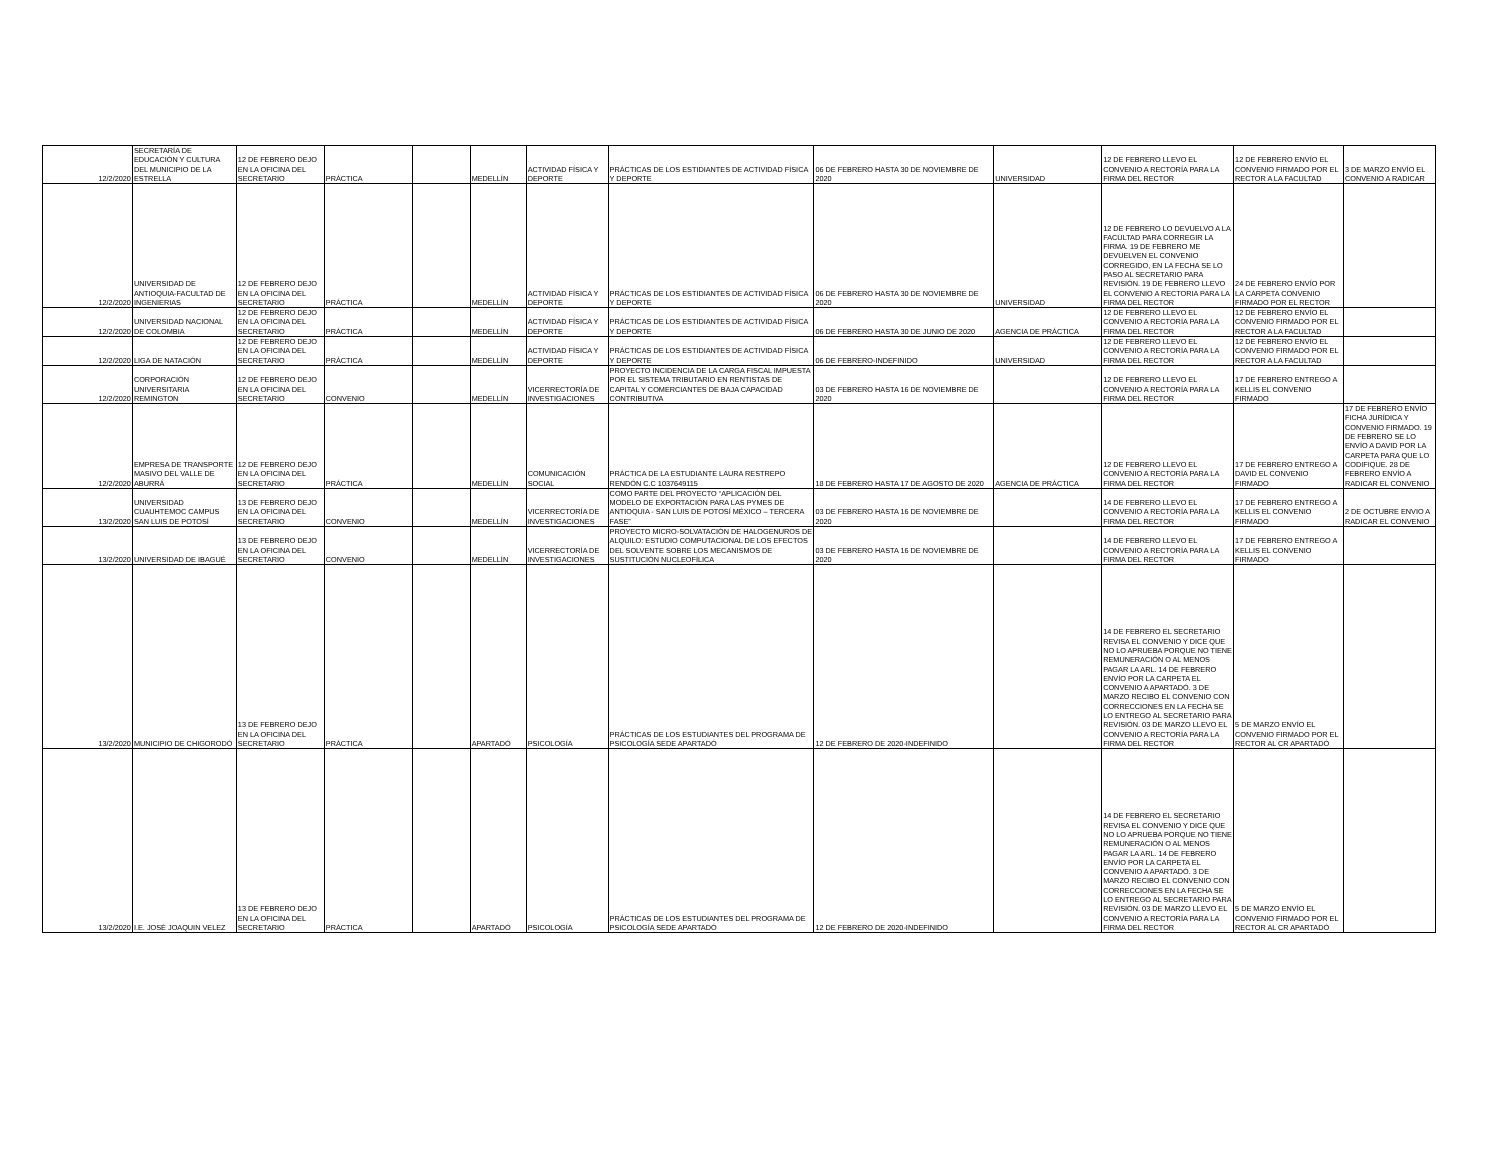| 12/2/2020 | SECRETARÍA DE EDUCACIÓN Y CULTURA DEL MUNICIPIO DE LA ESTRELLA | 12 DE FEBRERO DEJO EN LA OFICINA DEL SECRETARIO | PRÁCTICA | | MEDELLÍN | ACTIVIDAD FÍSICA Y DEPORTE | PRÁCTICAS DE LOS ESTIDIANTES DE ACTIVIDAD FÍSICA Y DEPORTE | 06 DE FEBRERO HASTA 30 DE NOVIEMBRE DE 2020 | UNIVERSIDAD | 12 DE FEBRERO LLEVO EL CONVENIO A RECTORÍA PARA LA FIRMA DEL RECTOR | 12 DE FEBRERO ENVÍO EL CONVENIO FIRMADO POR EL RECTOR A LA FACULTAD | 3 DE MARZO ENVÍO EL CONVENIO A RADICAR |
| 12/2/2020 | UNIVERSIDAD DE ANTIOQUIA-FACULTAD DE INGENIERIAS | 12 DE FEBRERO DEJO EN LA OFICINA DEL SECRETARIO | PRÁCTICA | | MEDELLÍN | ACTIVIDAD FÍSICA Y DEPORTE | PRÁCTICAS DE LOS ESTIDIANTES DE ACTIVIDAD FÍSICA Y DEPORTE | 06 DE FEBRERO HASTA 30 DE NOVIEMBRE DE 2020 | UNIVERSIDAD | 12 DE FEBRERO LO DEVUELVO A LA FACULTAD PARA CORREGIR LA FIRMA. 19 DE FEBRERO ME DEVUELVEN EL CONVENIO CORREGIDO, EN LA FECHA SE LO PASO AL SECRETARIO PARA REVISIÓN. 19 DE FEBRERO LLEVO EL CONVENIO A RECTORIA PARA LA FIRMA DEL RECTOR | 24 DE FEBRERO ENVÍO POR LA CARPETA CONVENIO FIRMADO POR EL RECTOR | |
| 12/2/2020 | UNIVERSIDAD NACIONAL DE COLOMBIA | 12 DE FEBRERO DEJO EN LA OFICINA DEL SECRETARIO | PRÁCTICA | | MEDELLÍN | ACTIVIDAD FÍSICA Y DEPORTE | PRÁCTICAS DE LOS ESTIDIANTES DE ACTIVIDAD FÍSICA Y DEPORTE | 06 DE FEBRERO HASTA 30 DE JUNIO DE 2020 | AGENCIA DE PRÁCTICA | 12 DE FEBRERO LLEVO EL CONVENIO A RECTORÍA PARA LA FIRMA DEL RECTOR | 12 DE FEBRERO ENVÍO EL CONVENIO FIRMADO POR EL RECTOR A LA FACULTAD | |
| 12/2/2020 | LIGA DE NATACIÓN | 12 DE FEBRERO DEJO EN LA OFICINA DEL SECRETARIO | PRÁCTICA | | MEDELLÍN | ACTIVIDAD FÍSICA Y DEPORTE | PRÁCTICAS DE LOS ESTIDIANTES DE ACTIVIDAD FÍSICA Y DEPORTE | 06 DE FEBRERO-INDEFINIDO | UNIVERSIDAD | 12 DE FEBRERO LLEVO EL CONVENIO A RECTORÍA PARA LA FIRMA DEL RECTOR | 12 DE FEBRERO ENVÍO EL CONVENIO FIRMADO POR EL RECTOR A LA FACULTAD | |
| 12/2/2020 | CORPORACIÓN UNIVERSITARIA REMINGTON | 12 DE FEBRERO DEJO EN LA OFICINA DEL SECRETARIO | CONVENIO | | MEDELLÍN | VICERRECTORÍA DE INVESTIGACIONES | PROYECTO INCIDENCIA DE LA CARGA FISCAL IMPUESTA POR EL SISTEMA TRIBUTARIO EN RENTISTAS DE CAPITAL Y COMERCIANTES DE BAJA CAPACIDAD CONTRIBUTIVA | 03 DE FEBRERO HASTA 16 DE NOVIEMBRE DE 2020 | | 12 DE FEBRERO LLEVO EL CONVENIO A RECTORÍA PARA LA FIRMA DEL RECTOR | 17 DE FEBRERO ENTREGO A KELLIS EL CONVENIO FIRMADO | |
| 12/2/2020 | EMPRESA DE TRANSPORTE MASIVO DEL VALLE DE ABURRÁ | 12 DE FEBRERO DEJO EN LA OFICINA DEL SECRETARIO | PRÁCTICA | | MEDELLÍN | COMUNICACIÓN SOCIAL | PRÁCTICA DE LA ESTUDIANTE LAURA RESTREPO RENDÓN C.C 1037649115 | 18 DE FEBRERO HASTA 17 DE AGOSTO DE 2020 | AGENCIA DE PRÁCTICA | 12 DE FEBRERO LLEVO EL CONVENIO A RECTORÍA PARA LA FIRMA DEL RECTOR | 17 DE FEBRERO ENTREGO A DAVID EL CONVENIO FIRMADO | 17 DE FEBRERO ENVÍO FICHA JURÍDICA Y CONVENIO FIRMADO. 19 DE FEBRERO SE LO ENVÍO A DAVID POR LA CARPETA PARA QUE LO CODIFIQUE. 28 DE FEBRERO ENVÍO A RADICAR EL CONVENIO |
| 13/2/2020 | UNIVERSIDAD CUAUHTEMOC CAMPUS SAN LUIS DE POTOSÍ | 13 DE FEBRERO DEJO EN LA OFICINA DEL SECRETARIO | CONVENIO | | MEDELLÍN | VICERRECTORÍA DE INVESTIGACIONES | COMO PARTE DEL PROYECTO “APLICACIÓN DEL MODELO DE EXPORTACIÓN PARA LAS PYMES DE ANTIOQUIA - SAN LUIS DE POTOSÍ MÉXICO – TERCERA FASE” | 03 DE FEBRERO HASTA 16 DE NOVIEMBRE DE 2020 | | 14 DE FEBRERO LLEVO EL CONVENIO A RECTORÍA PARA LA FIRMA DEL RECTOR | 17 DE FEBRERO ENTREGO A KELLIS EL CONVENIO FIRMADO | 2 DE OCTUBRE ENVIO A RADICAR EL CONVENIO |
| 13/2/2020 | UNIVERSIDAD DE IBAGUÉ | 13 DE FEBRERO DEJO EN LA OFICINA DEL SECRETARIO | CONVENIO | | MEDELLÍN | VICERRECTORÍA DE INVESTIGACIONES | PROYECTO MICRO-SOLVATACIÓN DE HALOGENUROS DE ALQUILO: ESTUDIO COMPUTACIONAL DE LOS EFECTOS DEL SOLVENTE SOBRE LOS MECANISMOS DE SUSTITUCIÓN NUCLEOFÍLICA | 03 DE FEBRERO HASTA 16 DE NOVIEMBRE DE 2020 | | 14 DE FEBRERO LLEVO EL CONVENIO A RECTORÍA PARA LA FIRMA DEL RECTOR | 17 DE FEBRERO ENTREGO A KELLIS EL CONVENIO FIRMADO | |
| 13/2/2020 | MUNICIPIO DE CHIGORODÓ | 13 DE FEBRERO DEJO EN LA OFICINA DEL SECRETARIO | PRÁCTICA | | APARTADÓ | PSICOLOGÍA | PRÁCTICAS DE LOS ESTUDIANTES DEL PROGRAMA DE PSICOLOGÍA SEDE APARTADÓ | 12 DE FEBRERO DE 2020-INDEFINIDO | | 14 DE FEBRERO EL SECRETARIO REVISA EL CONVENIO Y DICE QUE NO LO APRUEBA PORQUE NO TIENE REMUNERACIÓN O AL MENOS PAGAR LA ARL. 14 DE FEBRERO ENVÍO POR LA CARPETA EL CONVENIO A APARTADÓ. 3 DE MARZO RECIBO EL CONVENIO CON CORRECCIONES EN LA FECHA SE LO ENTREGO AL SECRETARIO PARA REVISIÓN. 03 DE MARZO LLEVO EL CONVENIO A RECTORÍA PARA LA FIRMA DEL RECTOR | 5 DE MARZO ENVÍO EL CONVENIO FIRMADO POR EL RECTOR AL CR APARTADÓ | |
| 13/2/2020 | I.E. JOSÉ JOAQUIN VELEZ | 13 DE FEBRERO DEJO EN LA OFICINA DEL SECRETARIO | PRÁCTICA | | APARTADÓ | PSICOLOGÍA | PRÁCTICAS DE LOS ESTUDIANTES DEL PROGRAMA DE PSICOLOGÍA SEDE APARTADÓ | 12 DE FEBRERO DE 2020-INDEFINIDO | | 14 DE FEBRERO EL SECRETARIO REVISA EL CONVENIO Y DICE QUE NO LO APRUEBA PORQUE NO TIENE REMUNERACIÓN O AL MENOS PAGAR LA ARL. 14 DE FEBRERO ENVÍO POR LA CARPETA EL CONVENIO A APARTADÓ. 3 DE MARZO RECIBO EL CONVENIO CON CORRECCIONES EN LA FECHA SE LO ENTREGO AL SECRETARIO PARA REVISIÓN. 03 DE MARZO LLEVO EL CONVENIO A RECTORÍA PARA LA FIRMA DEL RECTOR | 5 DE MARZO ENVÍO EL CONVENIO FIRMADO POR EL RECTOR AL CR APARTADÓ | |